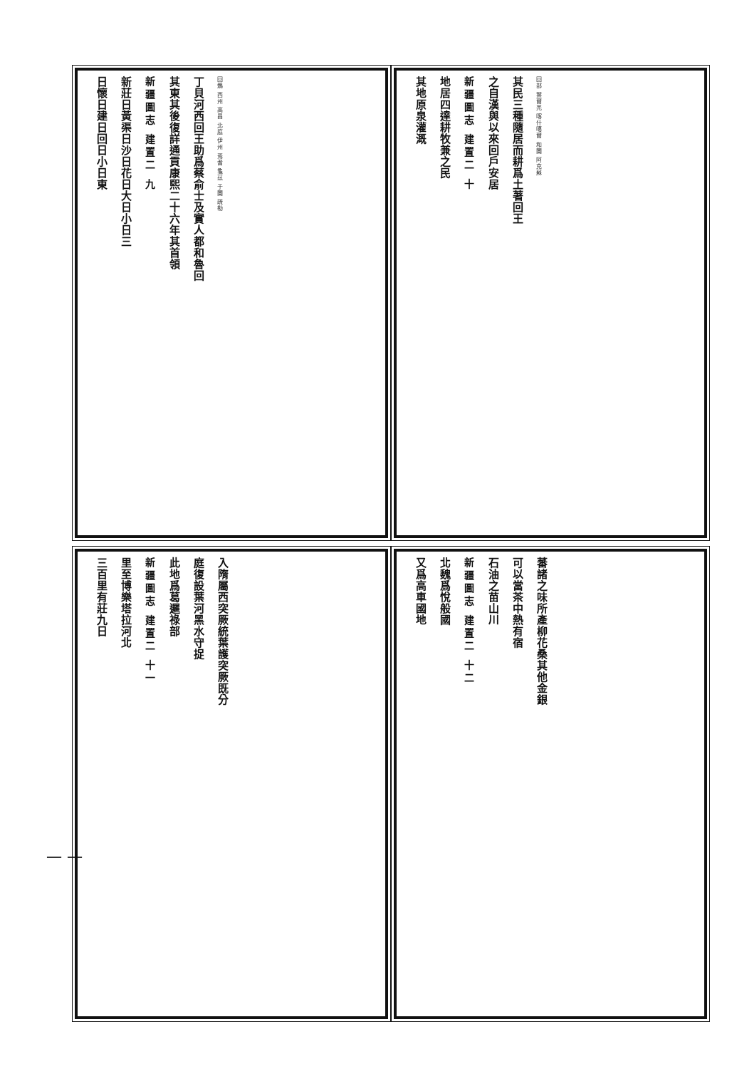回鶻 西州 高昌 北庭 伊州 焉耆 龜茲 于闐 疏勒
丁貝河西回王助爲蔡俞士及實人都和魯回
其東其後復詳通貢康熙二十六年其首領
新疆圖志 建置二 九
新莊日黃渠日沙日花日大日小日三
日懷日建日回日小日東
回部 葉爾羌 喀什噶爾 和闐 阿克蘇
其民三種隨居而耕爲土著回王
之自漢與以來回戶安居
新疆圖志 建置二 十
地居四達耕牧兼之民
其地原泉灌溉
入隋屬西突厥統葉護突厥既分
庭復設葉河黑水守捉
此地爲葛邏祿部
新疆圖志 建置二 十一
里至博樂塔拉河北
三百里有莊九日
蕃諸之味所產柳花桑其他金銀
可以當茶中熱有宿
石油之苗山川
新疆圖志 建置二 十二
北魏爲悅般國
又爲高車國地
一 一